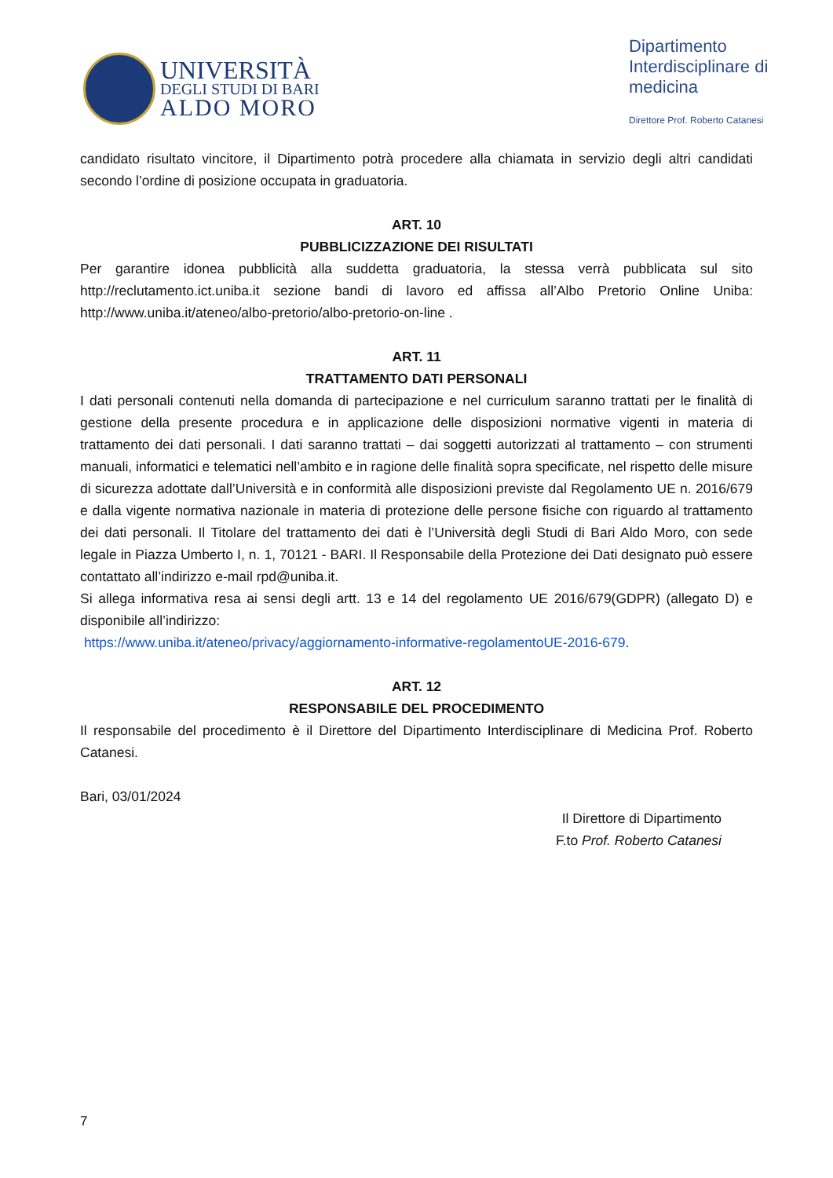UNIVERSITÀ
DEGLI STUDI DI BARI
ALDO MORO
Dipartimento Interdisciplinare di medicina
Direttore Prof. Roberto Catanesi
candidato risultato vincitore, il Dipartimento potrà procedere alla chiamata in servizio degli altri candidati secondo l’ordine di posizione occupata in graduatoria.
ART. 10
PUBBLICIZZAZIONE DEI RISULTATI
Per garantire idonea pubblicità alla suddetta graduatoria, la stessa verrà pubblicata sul sito http://reclutamento.ict.uniba.it sezione bandi di lavoro ed affissa all’Albo Pretorio Online Uniba: http://www.uniba.it/ateneo/albo-pretorio/albo-pretorio-on-line .
ART. 11
TRATTAMENTO DATI PERSONALI
I dati personali contenuti nella domanda di partecipazione e nel curriculum saranno trattati per le finalità di gestione della presente procedura e in applicazione delle disposizioni normative vigenti in materia di trattamento dei dati personali. I dati saranno trattati – dai soggetti autorizzati al trattamento – con strumenti manuali, informatici e telematici nell’ambito e in ragione delle finalità sopra specificate, nel rispetto delle misure di sicurezza adottate dall’Università e in conformità alle disposizioni previste dal Regolamento UE n. 2016/679 e dalla vigente normativa nazionale in materia di protezione delle persone fisiche con riguardo al trattamento dei dati personali. Il Titolare del trattamento dei dati è l’Università degli Studi di Bari Aldo Moro, con sede legale in Piazza Umberto I, n. 1, 70121 - BARI. Il Responsabile della Protezione dei Dati designato può essere contattato all’indirizzo e-mail rpd@uniba.it.
Si allega informativa resa ai sensi degli artt. 13 e 14 del regolamento UE 2016/679(GDPR) (allegato D) e disponibile all’indirizzo:
https://www.uniba.it/ateneo/privacy/aggiornamento-informative-regolamentoUE-2016-679.
ART. 12
RESPONSABILE DEL PROCEDIMENTO
Il responsabile del procedimento è il Direttore del Dipartimento Interdisciplinare di Medicina Prof. Roberto Catanesi.
Bari, 03/01/2024
Il Direttore di Dipartimento
F.to Prof. Roberto Catanesi
7